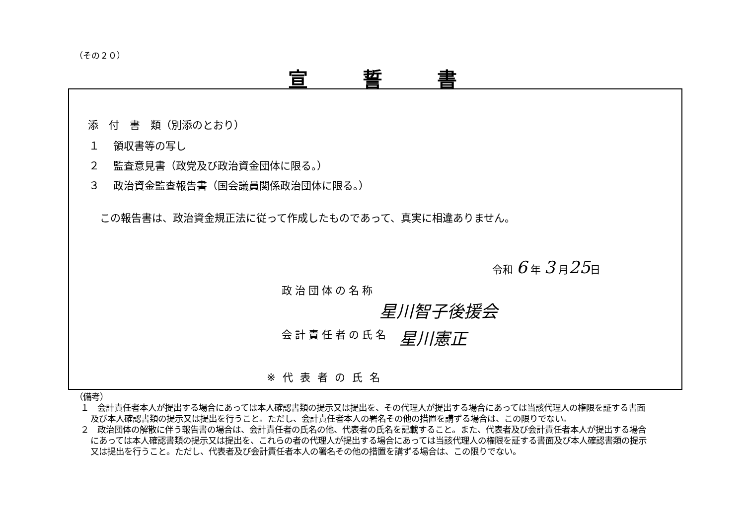（その２０）
宣誓書
添　付　書　類（別添のとおり）
１　 領収書等の写し
２　 監査意見書（政党及び政治資金団体に限る。）
３　 政治資金監査報告書（国会議員関係政治団体に限る。）
この報告書は、政治資金規正法に従って作成したものであって、真実に相違ありません。
令和 6 年 3 月25日
政治団体の名称
星川智子後援会
会計責任者の氏名 星川憲正
※代表者の氏名
（備考）
１　会計責任者本人が提出する場合にあっては本人確認書類の提示又は提出を、その代理人が提出する場合にあっては当該代理人の権限を証する書面及び本人確認書類の提示又は提出を行うこと。ただし、会計責任者本人の署名その他の措置を講ずる場合は、この限りでない。
２　政治団体の解散に伴う報告書の場合は、会計責任者の氏名の他、代表者の氏名を記載すること。また、代表者及び会計責任者本人が提出する場合にあっては本人確認書類の提示又は提出を、これらの者の代理人が提出する場合にあっては当該代理人の権限を証する書面及び本人確認書類の提示又は提出を行うこと。ただし、代表者及び会計責任者本人の署名その他の措置を講ずる場合は、この限りでない。